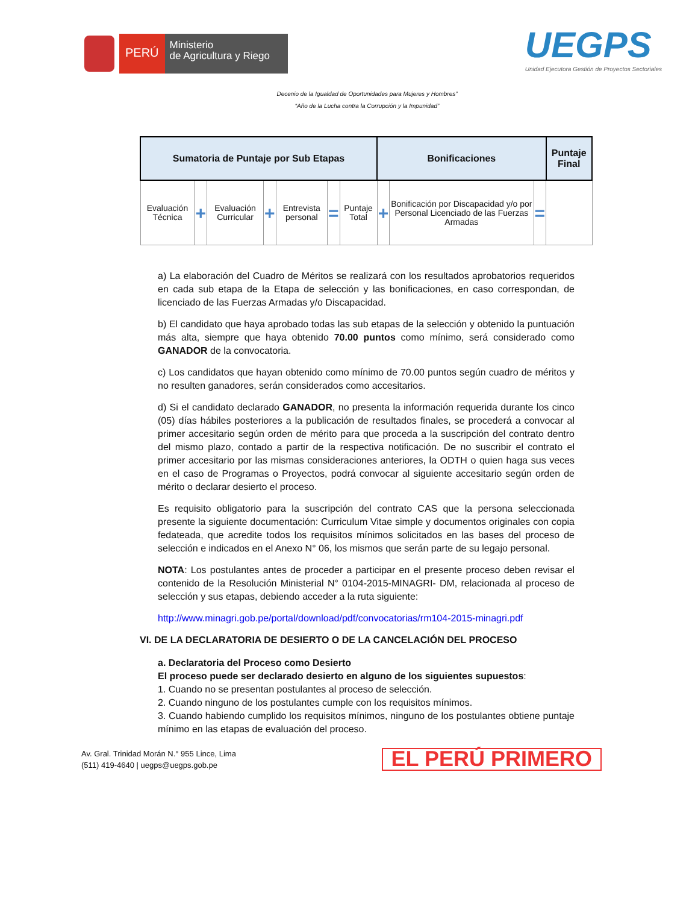PERÚ
Ministerio
de Agricultura y Riego
UEGPS
Unidad Ejecutora Gestión de Proyectos Sectoriales
Decenio de la Igualdad de Oportunidades para Mujeres y Hombres”
“Año de la Lucha contra la Corrupción y la Impunidad”
| Sumatoria de Puntaje por Sub Etapas | | | | | | | Bonificaciones | | | Puntaje Final |
| --- | --- | --- | --- | --- | --- | --- | --- | --- | --- | --- |
| Evaluación Técnica | + | Evaluación Curricular | + | Entrevista personal | = | Puntaje Total | + | Bonificación por Discapacidad y/o por Personal Licenciado de las Fuerzas Armadas | = | |
a) La elaboración del Cuadro de Méritos se realizará con los resultados aprobatorios requeridos en cada sub etapa de la Etapa de selección y las bonificaciones, en caso correspondan, de licenciado de las Fuerzas Armadas y/o Discapacidad.
b) El candidato que haya aprobado todas las sub etapas de la selección y obtenido la puntuación más alta, siempre que haya obtenido 70.00 puntos como mínimo, será considerado como GANADOR de la convocatoria.
c) Los candidatos que hayan obtenido como mínimo de 70.00 puntos según cuadro de méritos y no resulten ganadores, serán considerados como accesitarios.
d) Si el candidato declarado GANADOR, no presenta la información requerida durante los cinco (05) días hábiles posteriores a la publicación de resultados finales, se procederá a convocar al primer accesitario según orden de mérito para que proceda a la suscripción del contrato dentro del mismo plazo, contado a partir de la respectiva notificación. De no suscribir el contrato el primer accesitario por las mismas consideraciones anteriores, la ODTH o quien haga sus veces en el caso de Programas o Proyectos, podrá convocar al siguiente accesitario según orden de mérito o declarar desierto el proceso.
Es requisito obligatorio para la suscripción del contrato CAS que la persona seleccionada presente la siguiente documentación: Curriculum Vitae simple y documentos originales con copia fedateada, que acredite todos los requisitos mínimos solicitados en las bases del proceso de selección e indicados en el Anexo N° 06, los mismos que serán parte de su legajo personal.
NOTA: Los postulantes antes de proceder a participar en el presente proceso deben revisar el contenido de la Resolución Ministerial N° 0104-2015-MINAGRI- DM, relacionada al proceso de selección y sus etapas, debiendo acceder a la ruta siguiente:
http://www.minagri.gob.pe/portal/download/pdf/convocatorias/rm104-2015-minagri.pdf
VI. DE LA DECLARATORIA DE DESIERTO O DE LA CANCELACIÓN DEL PROCESO
a. Declaratoria del Proceso como Desierto
El proceso puede ser declarado desierto en alguno de los siguientes supuestos:
1. Cuando no se presentan postulantes al proceso de selección.
2. Cuando ninguno de los postulantes cumple con los requisitos mínimos.
3. Cuando habiendo cumplido los requisitos mínimos, ninguno de los postulantes obtiene puntaje mínimo en las etapas de evaluación del proceso.
Av. Gral. Trinidad Morán N.° 955 Lince, Lima
(511) 419-4640 | uegps@uegps.gob.pe
EL PERÚ PRIMERO